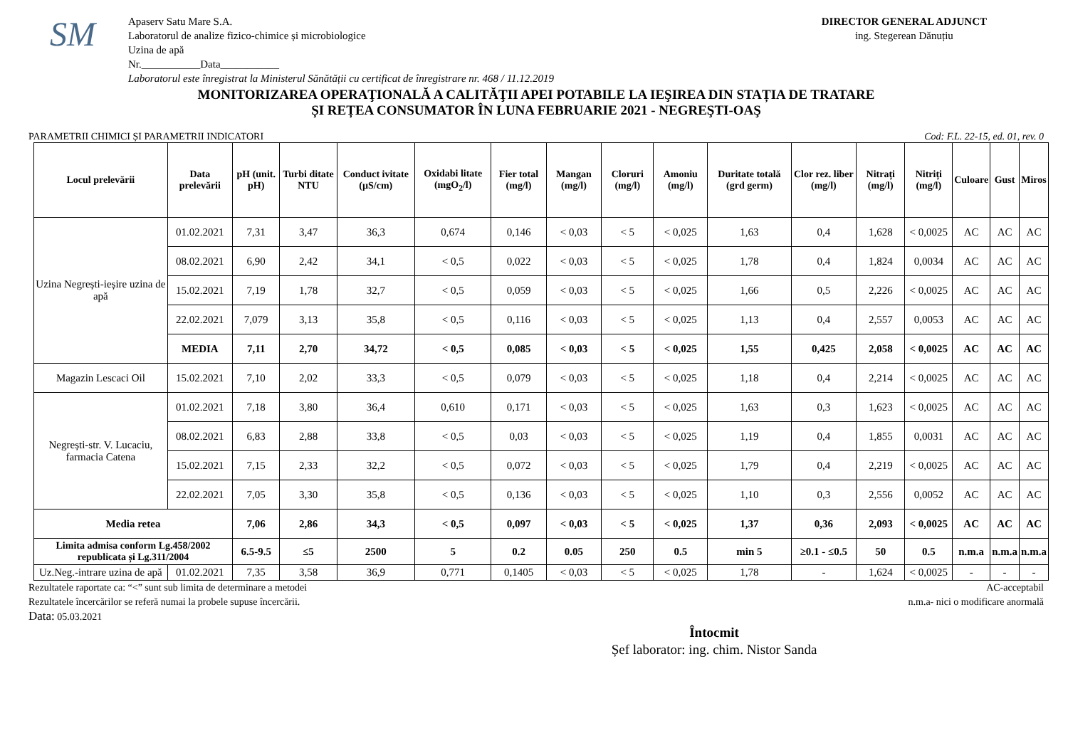SM
Apaserv Satu Mare S.A.
Laboratorul de analize fizico-chimice și microbiologice
Uzina de apă
Nr.___________Data___________
Laboratorul este înregistrat la Ministerul Sănătății cu certificat de înregistrare nr. 468 / 11.12.2019
DIRECTOR GENERAL ADJUNCT
ing. Stegerean Dănuțiu
MONITORIZAREA OPERAŢIONALĂ A CALITĂŢII APEI POTABILE LA IEŞIREA DIN STAȚIA DE TRATARE
ȘI REȚEA CONSUMATOR ÎN LUNA FEBRUARIE 2021 - NEGREŞTI-OAŞ
PARAMETRII CHIMICI ȘI PARAMETRII INDICATORI Cod: F.L. 22-15, ed. 01, rev. 0
| Locul prelevării | Data prelevării | pH (unit. pH) | Turbi ditate NTU | Conduct ivitate (µS/cm) | Oxidabi litate (mgO<sub>2</sub>/l) | Fier total (mg/l) | Mangan (mg/l) | Cloruri (mg/l) | Amoniu (mg/l) | Duritate totală (grd germ) | Clor rez. liber (mg/l) | Nitrați (mg/l) | Nitriți (mg/l) | Culoare | Gust | Miros |
| --- | --- | --- | --- | --- | --- | --- | --- | --- | --- | --- | --- | --- | --- | --- | --- | --- |
| Uzina Negrești-ieșire uzina de apă | 01.02.2021 | 7,31 | 3,47 | 36,3 | 0,674 | 0,146 | < 0,03 | < 5 | < 0,025 | 1,63 | 0,4 | 1,628 | < 0,0025 | AC | AC | AC |
| | 08.02.2021 | 6,90 | 2,42 | 34,1 | < 0,5 | 0,022 | < 0,03 | < 5 | < 0,025 | 1,78 | 0,4 | 1,824 | 0,0034 | AC | AC | AC |
| | 15.02.2021 | 7,19 | 1,78 | 32,7 | < 0,5 | 0,059 | < 0,03 | < 5 | < 0,025 | 1,66 | 0,5 | 2,226 | < 0,0025 | AC | AC | AC |
| | 22.02.2021 | 7,079 | 3,13 | 35,8 | < 0,5 | 0,116 | < 0,03 | < 5 | < 0,025 | 1,13 | 0,4 | 2,557 | 0,0053 | AC | AC | AC |
| | MEDIA | 7,11 | 2,70 | 34,72 | < 0,5 | 0,085 | < 0,03 | < 5 | < 0,025 | 1,55 | 0,425 | 2,058 | < 0,0025 | AC | AC | AC |
| Magazin Lescaci Oil | 15.02.2021 | 7,10 | 2,02 | 33,3 | < 0,5 | 0,079 | < 0,03 | < 5 | < 0,025 | 1,18 | 0,4 | 2,214 | < 0,0025 | AC | AC | AC |
| Negrești-str. V. Lucaciu, farmacia Catena | 01.02.2021 | 7,18 | 3,80 | 36,4 | 0,610 | 0,171 | < 0,03 | < 5 | < 0,025 | 1,63 | 0,3 | 1,623 | < 0,0025 | AC | AC | AC |
| | 08.02.2021 | 6,83 | 2,88 | 33,8 | < 0,5 | 0,03 | < 0,03 | < 5 | < 0,025 | 1,19 | 0,4 | 1,855 | 0,0031 | AC | AC | AC |
| | 15.02.2021 | 7,15 | 2,33 | 32,2 | < 0,5 | 0,072 | < 0,03 | < 5 | < 0,025 | 1,79 | 0,4 | 2,219 | < 0,0025 | AC | AC | AC |
| | 22.02.2021 | 7,05 | 3,30 | 35,8 | < 0,5 | 0,136 | < 0,03 | < 5 | < 0,025 | 1,10 | 0,3 | 2,556 | 0,0052 | AC | AC | AC |
| Media retea | | 7,06 | 2,86 | 34,3 | < 0,5 | 0,097 | < 0,03 | < 5 | < 0,025 | 1,37 | 0,36 | 2,093 | < 0,0025 | AC | AC | AC |
| Limita admisa conform Lg.458/2002 republicata și Lg.311/2004 | | 6.5-9.5 | ≤5 | 2500 | 5 | 0.2 | 0.05 | 250 | 0.5 | min 5 | ≥0.1 - ≤0.5 | 50 | 0.5 | n.m.a | n.m.a | n.m.a |
| Uz.Neg.-intrare uzina de apă | 01.02.2021 | 7,35 | 3,58 | 36,9 | 0,771 | 0,1405 | < 0,03 | < 5 | < 0,025 | 1,78 | - | 1,624 | < 0,0025 | - | - | - |
Rezultatele raportate ca: “<” sunt sub limita de determinare a metodei
Rezultatele încercărilor se referă numai la probele supuse încercării.
Data: 05.03.2021
AC-acceptabil
n.m.a- nici o modificare anormală
Întocmit
Șef laborator: ing. chim. Nistor Sanda